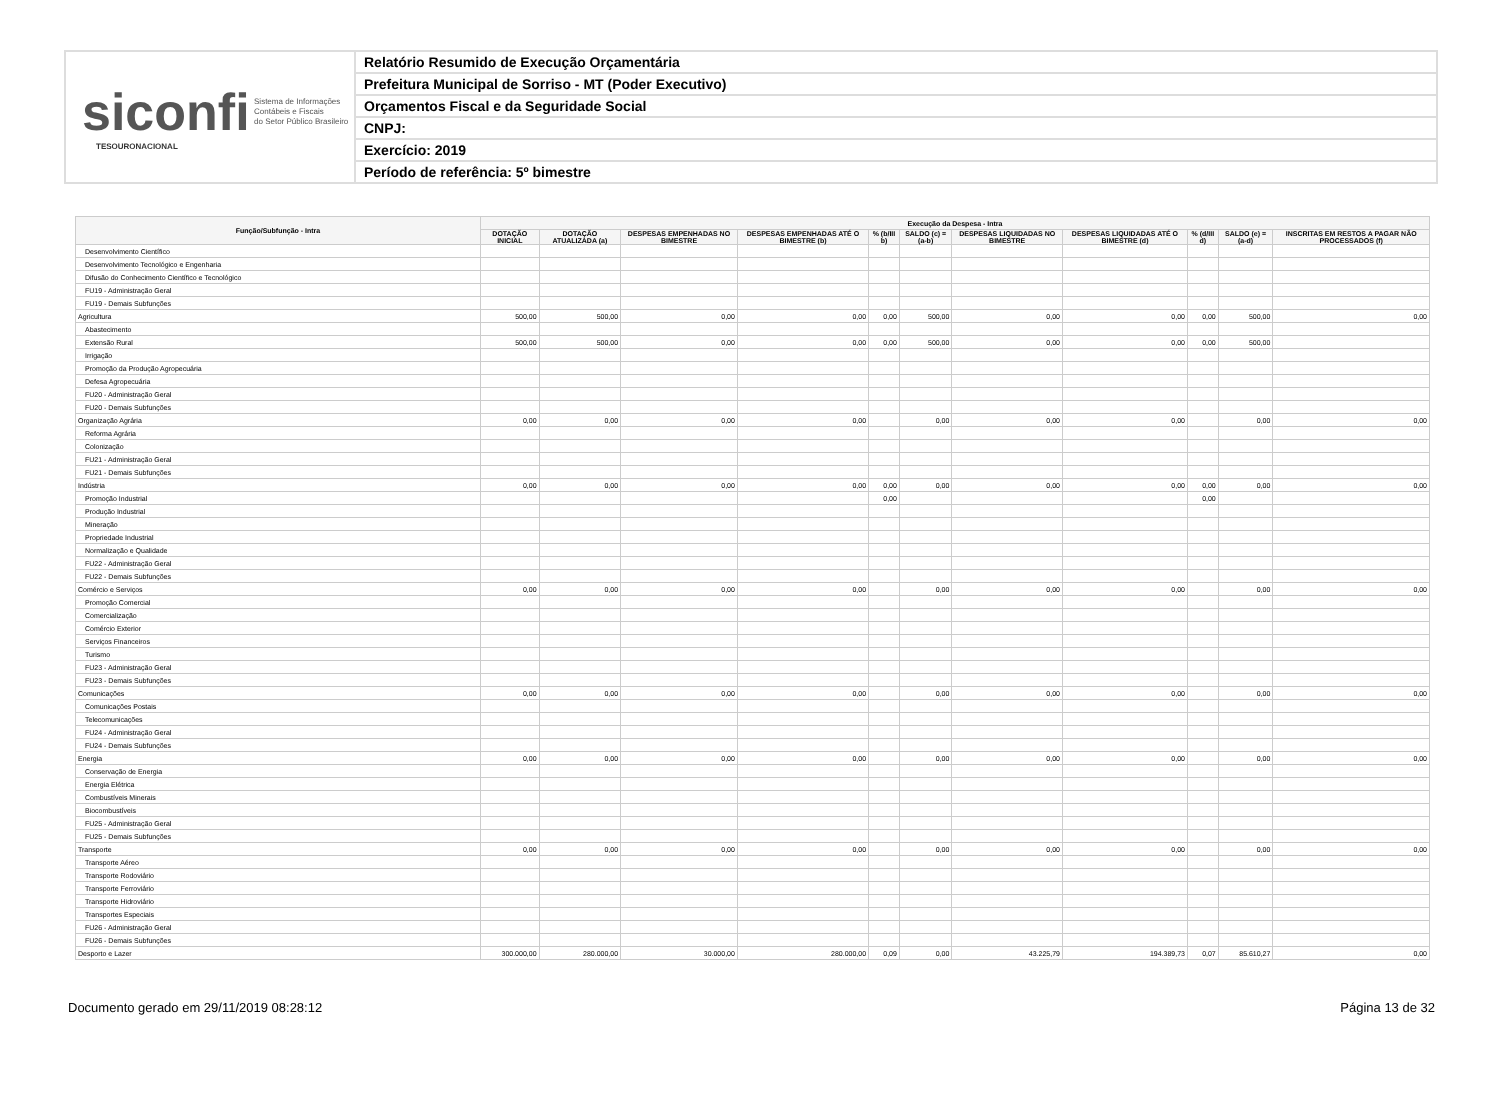siconfi Sistema de Informações
Contábeis e Fiscais
do Setor Público Brasileiro
TESOURONACIONAL
Relatório Resumido de Execução Orçamentária
Prefeitura Municipal de Sorriso - MT (Poder Executivo)
Orçamentos Fiscal e da Seguridade Social
CNPJ:
Exercício: 2019
Período de referência: 5º bimestre
| Função/Subfunção - Intra | Execução da Despesa - Intra | | | | | | | | | | |
| --- | --- | --- | --- | --- | --- | --- | --- | --- | --- | --- | --- |
| | DOTAÇÃO INICIAL | DOTAÇÃO ATUALIZADA (a) | DESPESAS EMPENHADAS NO BIMESTRE | DESPESAS EMPENHADAS ATÉ O BIMESTRE (b) | % (b/III b) | SALDO (c) = (a-b) | DESPESAS LIQUIDADAS NO BIMESTRE | DESPESAS LIQUIDADAS ATÉ O BIMESTRE (d) | % (d/III d) | SALDO (e) = (a-d) | INSCRITAS EM RESTOS A PAGAR NÃO PROCESSADOS (f) |
| Desenvolvimento Científico | | | | | | | | | | | |
| Desenvolvimento Tecnológico e Engenharia | | | | | | | | | | | |
| Difusão do Conhecimento Científico e Tecnológico | | | | | | | | | | | |
| FU19 - Administração Geral | | | | | | | | | | | |
| FU19 - Demais Subfunções | | | | | | | | | | | |
| Agricultura | 500,00 | 500,00 | 0,00 | 0,00 | 0,00 | 500,00 | 0,00 | 0,00 | 0,00 | 500,00 | 0,00 |
| Abastecimento | | | | | | | | | | | |
| Extensão Rural | 500,00 | 500,00 | 0,00 | 0,00 | 0,00 | 500,00 | 0,00 | 0,00 | 0,00 | 500,00 | |
| Irrigação | | | | | | | | | | | |
| Promoção da Produção Agropecuária | | | | | | | | | | | |
| Defesa Agropecuária | | | | | | | | | | | |
| FU20 - Administração Geral | | | | | | | | | | | |
| FU20 - Demais Subfunções | | | | | | | | | | | |
| Organização Agrária | 0,00 | 0,00 | 0,00 | 0,00 | | 0,00 | 0,00 | 0,00 | | 0,00 | 0,00 |
| Reforma Agrária | | | | | | | | | | | |
| Colonização | | | | | | | | | | | |
| FU21 - Administração Geral | | | | | | | | | | | |
| FU21 - Demais Subfunções | | | | | | | | | | | |
| Indústria | 0,00 | 0,00 | 0,00 | 0,00 | 0,00 | 0,00 | 0,00 | 0,00 | 0,00 | 0,00 | 0,00 |
| Promoção Industrial | | | | | 0,00 | | | | 0,00 | | |
| Produção Industrial | | | | | | | | | | | |
| Mineração | | | | | | | | | | | |
| Propriedade Industrial | | | | | | | | | | | |
| Normalização e Qualidade | | | | | | | | | | | |
| FU22 - Administração Geral | | | | | | | | | | | |
| FU22 - Demais Subfunções | | | | | | | | | | | |
| Comércio e Serviços | 0,00 | 0,00 | 0,00 | 0,00 | | 0,00 | 0,00 | 0,00 | | 0,00 | 0,00 |
| Promoção Comercial | | | | | | | | | | | |
| Comercialização | | | | | | | | | | | |
| Comércio Exterior | | | | | | | | | | | |
| Serviços Financeiros | | | | | | | | | | | |
| Turismo | | | | | | | | | | | |
| FU23 - Administração Geral | | | | | | | | | | | |
| FU23 - Demais Subfunções | | | | | | | | | | | |
| Comunicações | 0,00 | 0,00 | 0,00 | 0,00 | | 0,00 | 0,00 | 0,00 | | 0,00 | 0,00 |
| Comunicações Postais | | | | | | | | | | | |
| Telecomunicações | | | | | | | | | | | |
| FU24 - Administração Geral | | | | | | | | | | | |
| FU24 - Demais Subfunções | | | | | | | | | | | |
| Energia | 0,00 | 0,00 | 0,00 | 0,00 | | 0,00 | 0,00 | 0,00 | | 0,00 | 0,00 |
| Conservação de Energia | | | | | | | | | | | |
| Energia Elétrica | | | | | | | | | | | |
| Combustíveis Minerais | | | | | | | | | | | |
| Biocombustíveis | | | | | | | | | | | |
| FU25 - Administração Geral | | | | | | | | | | | |
| FU25 - Demais Subfunções | | | | | | | | | | | |
| Transporte | 0,00 | 0,00 | 0,00 | 0,00 | | 0,00 | 0,00 | 0,00 | | 0,00 | 0,00 |
| Transporte Aéreo | | | | | | | | | | | |
| Transporte Rodoviário | | | | | | | | | | | |
| Transporte Ferroviário | | | | | | | | | | | |
| Transporte Hidroviário | | | | | | | | | | | |
| Transportes Especiais | | | | | | | | | | | |
| FU26 - Administração Geral | | | | | | | | | | | |
| FU26 - Demais Subfunções | | | | | | | | | | | |
| Desporto e Lazer | 300.000,00 | 280.000,00 | 30.000,00 | 280.000,00 | 0,09 | 0,00 | 43.225,79 | 194.389,73 | 0,07 | 85.610,27 | 0,00 |
Documento gerado em 29/11/2019 08:28:12 Página 13 de 32